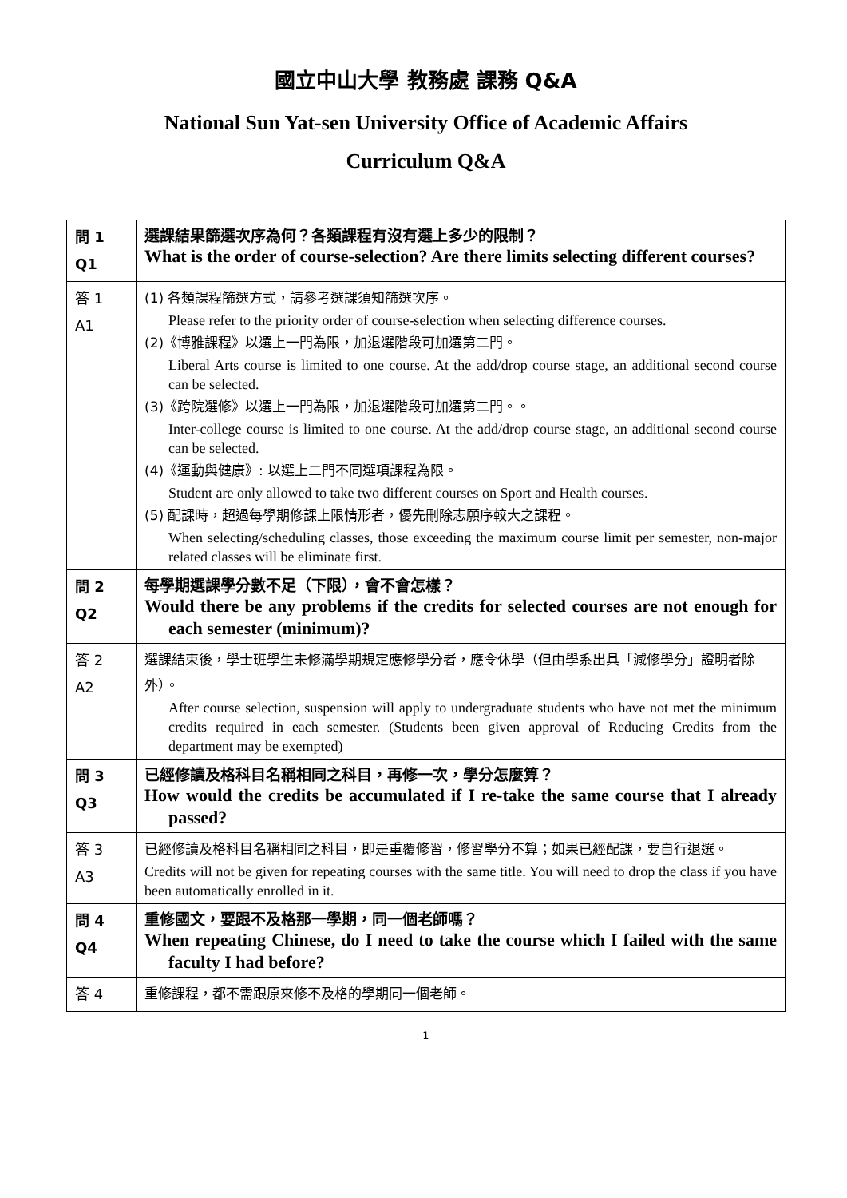國立中山大學 教務處 課務 Q&A
National Sun Yat-sen University Office of Academic Affairs
Curriculum Q&A
| 問 1 Q1 | 選課結果篩選次序為何？各類課程有沒有選上多少的限制？ What is the order of course-selection? Are there limits selecting different courses? |
| 答 1 A1 | (1) 各類課程篩選方式，請參考選課須知篩選次序。 Please refer to the priority order of course-selection when selecting difference courses. (2)《博雅課程》以選上一門為限，加退選階段可加選第二門。 Liberal Arts course is limited to one course. At the add/drop course stage, an additional second course can be selected. (3)《跨院選修》以選上一門為限，加退選階段可加選第二門。。 Inter-college course is limited to one course. At the add/drop course stage, an additional second course can be selected. (4)《運動與健康》: 以選上二門不同選項課程為限。 Student are only allowed to take two different courses on Sport and Health courses. (5) 配課時，超過每學期修課上限情形者，優先刪除志願序較大之課程。 When selecting/scheduling classes, those exceeding the maximum course limit per semester, non-major related classes will be eliminate first. |
| 問 2 Q2 | 每學期選課學分數不足（下限），會不會怎樣？ Would there be any problems if the credits for selected courses are not enough for each semester (minimum)? |
| 答 2 A2 | 選課結束後，學士班學生未修滿學期規定應修學分者，應令休學（但由學系出具「減修學分」證明者除外）。 After course selection, suspension will apply to undergraduate students who have not met the minimum credits required in each semester. (Students been given approval of Reducing Credits from the department may be exempted) |
| 問 3 Q3 | 已經修讀及格科目名稱相同之科目，再修一次，學分怎麼算？ How would the credits be accumulated if I re-take the same course that I already passed? |
| 答 3 A3 | 已經修讀及格科目名稱相同之科目，即是重覆修習，修習學分不算；如果已經配課，要自行退選。 Credits will not be given for repeating courses with the same title. You will need to drop the class if you have been automatically enrolled in it. |
| 問 4 Q4 | 重修國文，要跟不及格那一學期，同一個老師嗎？ When repeating Chinese, do I need to take the course which I failed with the same faculty I had before? |
| 答 4 | 重修課程，都不需跟原來修不及格的學期同一個老師。 |
1